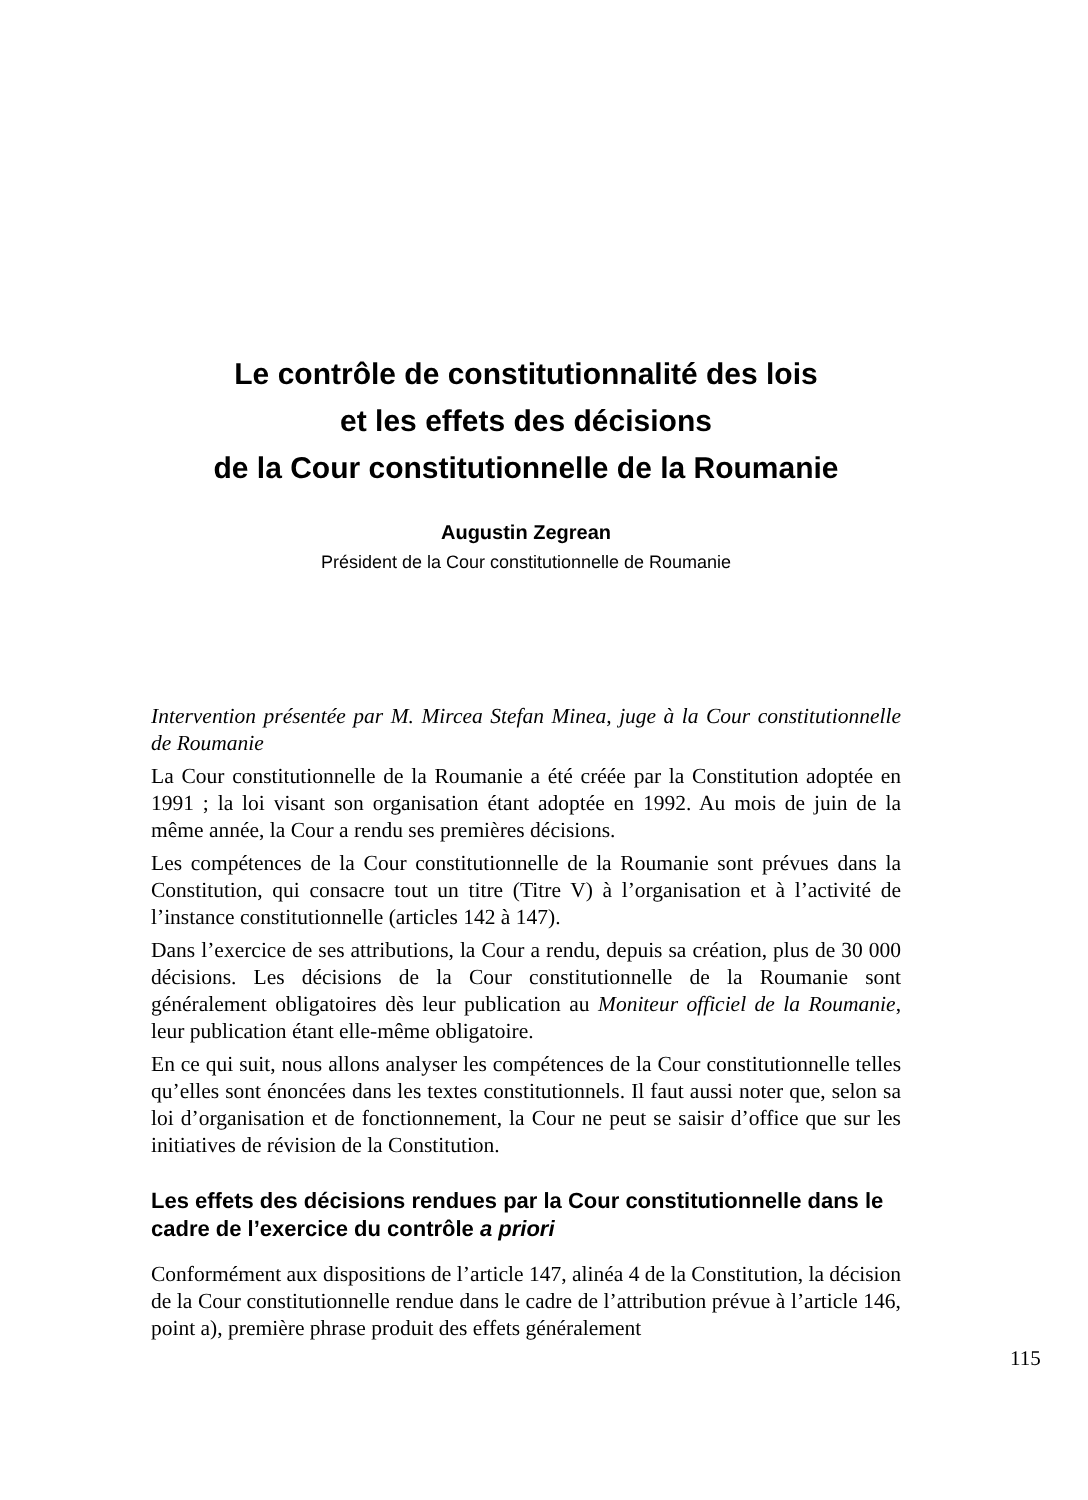Le contrôle de constitutionnalité des lois
et les effets des décisions
de la Cour constitutionnelle de la Roumanie
Augustin Zegrean
Président de la Cour constitutionnelle de Roumanie
Intervention présentée par M. Mircea Stefan Minea, juge à la Cour constitutionnelle de Roumanie
La Cour constitutionnelle de la Roumanie a été créée par la Constitution adoptée en 1991 ; la loi visant son organisation étant adoptée en 1992. Au mois de juin de la même année, la Cour a rendu ses premières décisions.
Les compétences de la Cour constitutionnelle de la Roumanie sont prévues dans la Constitution, qui consacre tout un titre (Titre V) à l’organisation et à l’activité de l’instance constitutionnelle (articles 142 à 147).
Dans l’exercice de ses attributions, la Cour a rendu, depuis sa création, plus de 30 000 décisions. Les décisions de la Cour constitutionnelle de la Roumanie sont généralement obligatoires dès leur publication au Moniteur officiel de la Roumanie, leur publication étant elle-même obligatoire.
En ce qui suit, nous allons analyser les compétences de la Cour constitutionnelle telles qu’elles sont énoncées dans les textes constitutionnels. Il faut aussi noter que, selon sa loi d’organisation et de fonctionnement, la Cour ne peut se saisir d’office que sur les initiatives de révision de la Constitution.
Les effets des décisions rendues par la Cour constitutionnelle dans le cadre de l’exercice du contrôle a priori
Conformément aux dispositions de l’article 147, alinéa 4 de la Constitution, la décision de la Cour constitutionnelle rendue dans le cadre de l’attribution prévue à l’article 146, point a), première phrase produit des effets généralement
115